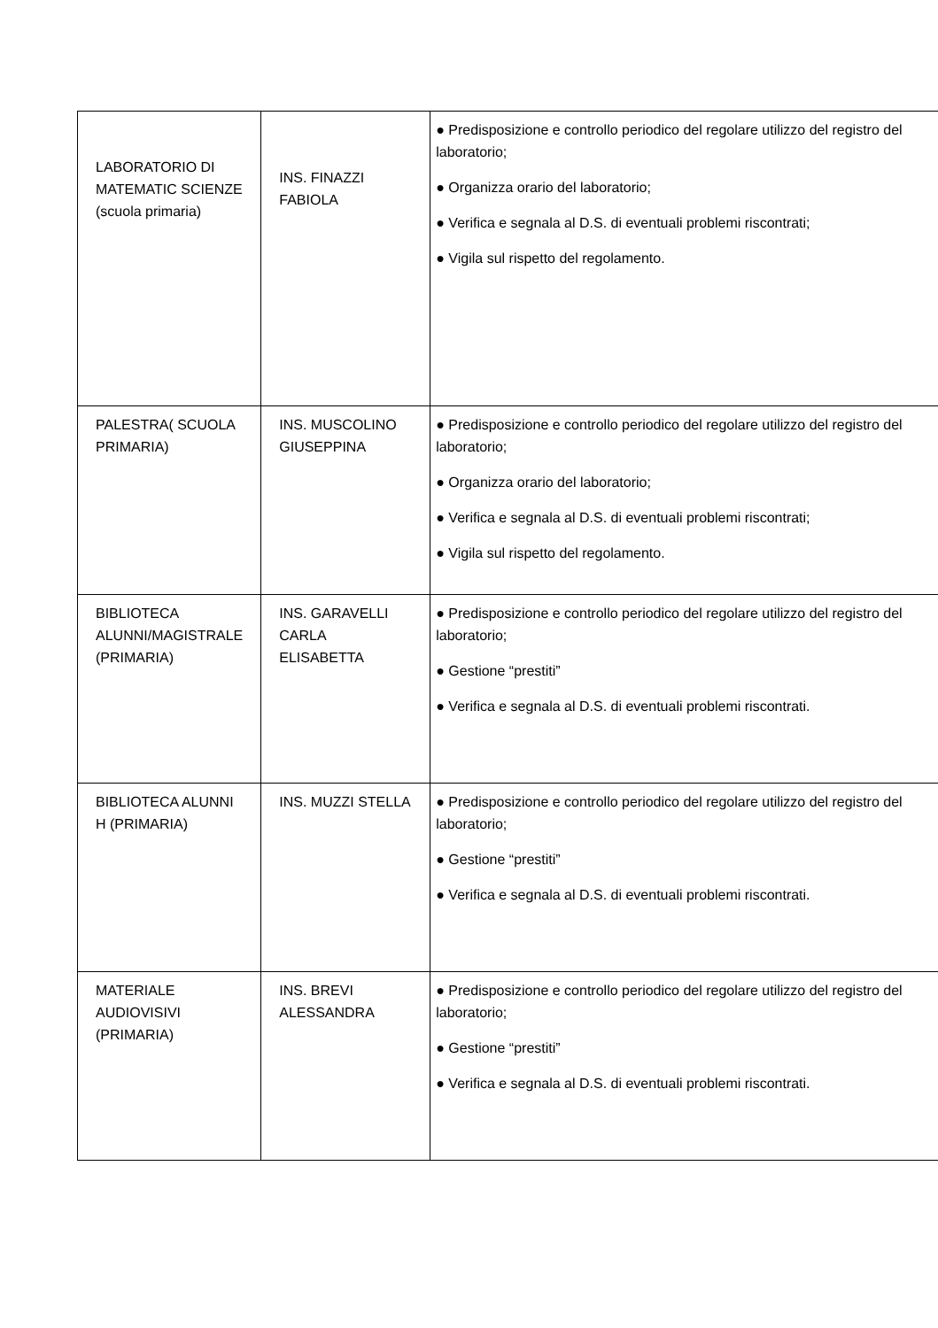| LABORATORIO DI MATEMATIC SCIENZE (scuola primaria) | INS. FINAZZI FABIOLA | ● Predisposizione e controllo periodico del regolare utilizzo del registro del laboratorio; ● Organizza orario del laboratorio; ● Verifica e segnala al D.S. di eventuali problemi riscontrati; ● Vigila sul rispetto del regolamento. |
| PALESTRA( SCUOLA PRIMARIA) | INS. MUSCOLINO GIUSEPPINA | ● Predisposizione e controllo periodico del regolare utilizzo del registro del laboratorio; ● Organizza orario del laboratorio; ● Verifica e segnala al D.S. di eventuali problemi riscontrati; ● Vigila sul rispetto del regolamento. |
| BIBLIOTECA ALUNNI/MAGISTRALE (PRIMARIA) | INS. GARAVELLI CARLA ELISABETTA | ● Predisposizione e controllo periodico del regolare utilizzo del registro del laboratorio; ● Gestione “prestiti” ● Verifica e segnala al D.S. di eventuali problemi riscontrati. |
| BIBLIOTECA ALUNNI H (PRIMARIA) | INS. MUZZI STELLA | ● Predisposizione e controllo periodico del regolare utilizzo del registro del laboratorio; ● Gestione “prestiti” ● Verifica e segnala al D.S. di eventuali problemi riscontrati. |
| MATERIALE AUDIOVISIVI (PRIMARIA) | INS. BREVI ALESSANDRA | ● Predisposizione e controllo periodico del regolare utilizzo del registro del laboratorio; ● Gestione “prestiti” ● Verifica e segnala al D.S. di eventuali problemi riscontrati. |